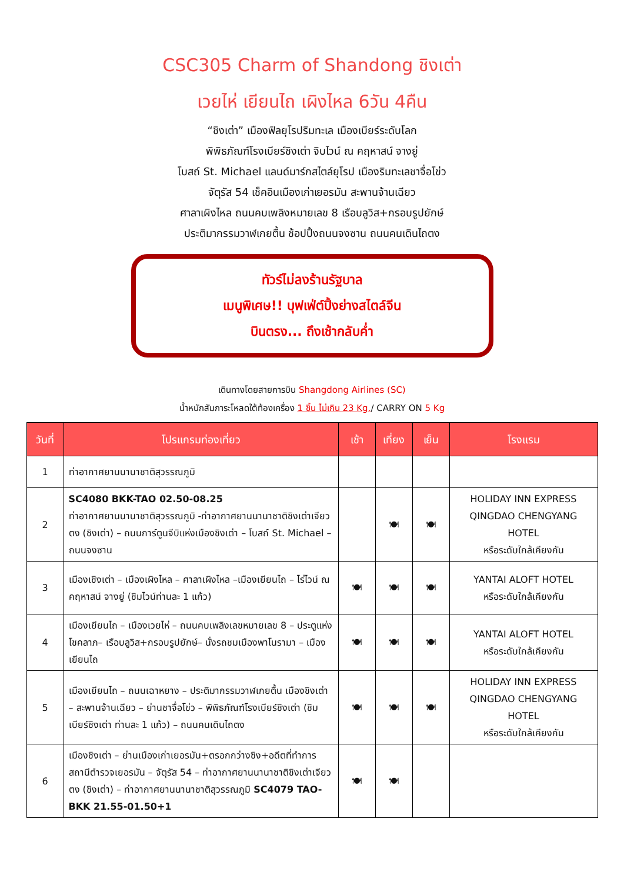CSC305 Charm of Shandong ชิงเต่า
เวยไห่ เยียนไถ เผิงไหล 6วัน 4คืน
“ชิงเต่า” เมืองฟิลยุโรปริมทะเล เมืองเบียร์ระดับโลก
พิพิธภัณฑ์โรงเบียร์ชิงเต่า จิบไวน์ ณ คฤหาสน์ จางยู่
โบสถ์ St. Michael แลนด์มาร์กสไตล์ยุโรป เมืองริมทะเลชาจื่อโข่ว
จัตุรัส 54 เช็คอินเมืองเก่าเยอรมัน สะพานจ้านเฉียว
ศาลาเผิงไหล ถนนคบเพลิงหมายเลข 8 เรือบลูวิส+กรอบรูปยักษ์
ประติมากรรมวาฬเกยตื้น ช้อปปิ้งถนนจงซาน ถนนคนเดินไถตง
ทัวร์ไม่ลงร้านรัฐบาล
เมนูพิเศษ!! บุฟเฟ่ต์ปิ้งย่างสไตล์จีน
บินตรง... ถึงเช้ากลับค่ำ
เดินทางโดยสายการบิน Shangdong Airlines (SC)
น้ำหนักสัมภาระโหลดใต้ท้องเครื่อง 1 ชิ้น ไม่เกิน 23 Kg./ CARRY ON 5 Kg
| วันที่ | โปรแกรมท่องเที่ยว | เช้า | เที่ยง | เย็น | โรงแรม |
| --- | --- | --- | --- | --- | --- |
| 1 | ท่าอากาศยานนานาชาติสุวรรณภูมิ | | | | |
| 2 | SC4080 BKK-TAO 02.50-08.25 ท่าอากาศยานนานาชาติสุวรรณภูมิ -ท่าอากาศยานนานาชาติชิงเต่าเจียวตง (ชิงเต่า) – ถนนการ์ตูนจีบิแห่งเมืองชิงเต่า – โบสถ์ St. Michael – ถนนจงซาน | | 🍽 | 🍽 | HOLIDAY INN EXPRESS QINGDAO CHENGYANG HOTEL หรือระดับใกล้เคียงกัน |
| 3 | เมืองเชิงเต่า – เมืองเผิงไหล – ศาลาเผิงไหล –เมืองเยียนไถ – ไร่ไวน์ ณ คฤหาสน์ จางยู่ (ชิมไวน์ท่านละ 1 แก้ว) | 🍽 | 🍽 | 🍽 | YANTAI ALOFT HOTEL หรือระดับใกล้เคียงกัน |
| 4 | เมืองเยียนไถ – เมืองเวยไห่ – ถนนคบเพลิงเลขหมายเลข 8 – ประตูแห่งโชคลาภ– เรือบลูวิส+กรอบรูปยักษ์– นั่งรถชมเมืองพาโนรามา – เมืองเยียนไถ | 🍽 | 🍽 | 🍽 | YANTAI ALOFT HOTEL หรือระดับใกล้เคียงกัน |
| 5 | เมืองเยียนไถ – ถนนเฉาหยาง – ประติมากรรมวาฬเกยตื้น เมืองชิงเต่า – สะพานจ้านเฉียว – ย่านชาจื่อโข่ว – พิพิธภัณฑ์โรงเบียร์ชิงเต่า (ชิมเบียร์ชิงเต่า ท่านละ 1 แก้ว) – ถนนคนเดินไถตง | 🍽 | 🍽 | 🍽 | HOLIDAY INN EXPRESS QINGDAO CHENGYANG HOTEL หรือระดับใกล้เคียงกัน |
| 6 | เมืองชิงเต่า – ย่านเมืองเก่าเยอรมัน+ตรอกกว่างซิง+อดีตที่ทำการสถานีตำรวจเยอรมัน – จัตุรัส 54 – ท่าอากาศยานนานาชาติชิงเต่าเจียวตง (ชิงเต่า) – ท่าอากาศยานนานาชาติสุวรรณภูมิ SC4079 TAO-BKK 21.55-01.50+1 | 🍽 | 🍽 | | |